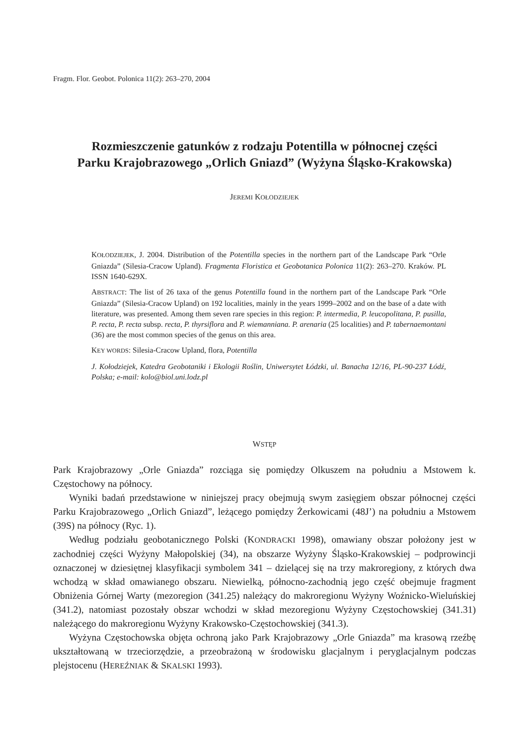Fragm. Flor. Geobot. Polonica 11(2): 263–270, 2004
Rozmieszczenie gatunków z rodzaju Potentilla w północnej części
Parku Krajobrazowego „Orlich Gniazd” (Wyżyna Śląsko-Krakowska)
JEREMI KOŁODZIEJEK
KOŁODZIEJEK, J. 2004. Distribution of the Potentilla species in the northern part of the Landscape Park “Orle Gniazda” (Silesia-Cracow Upland). Fragmenta Floristica et Geobotanica Polonica 11(2): 263–270. Kraków. PL ISSN 1640-629X.
ABSTRACT: The list of 26 taxa of the genus Potentilla found in the northern part of the Landscape Park “Orle Gniazda” (Silesia-Cracow Upland) on 192 localities, mainly in the years 1999–2002 and on the base of a date with literature, was presented. Among them seven rare species in this region: P. intermedia, P. leucopolitana, P. pusilla, P. recta, P. recta subsp. recta, P. thyrsiflora and P. wiemanniana. P. arenaria (25 localities) and P. tabernaemontani (36) are the most common species of the genus on this area.
KEY WORDS: Silesia-Cracow Upland, flora, Potentilla
J. Kołodziejek, Katedra Geobotaniki i Ekologii Roślin, Uniwersytet Łódzki, ul. Banacha 12/16, PL-90-237 Łódź, Polska; e-mail: kolo@biol.uni.lodz.pl
WSTĘP
Park Krajobrazowy „Orle Gniazda” rozciąga się pomiędzy Olkuszem na południu a Mstowem k. Częstochowy na północy.
Wyniki badań przedstawione w niniejszej pracy obejmują swym zasięgiem obszar północnej części Parku Krajobrazowego „Orlich Gniazd”, leżącego pomiędzy Żerkowicami (48J’) na południu a Mstowem (39S) na północy (Ryc. 1).
Według podziału geobotanicznego Polski (KONDRACKI 1998), omawiany obszar położony jest w zachodniej części Wyżyny Małopolskiej (34), na obszarze Wyżyny Śląsko-Krakowskiej – podprowincji oznaczonej w dziesiętnej klasyfikacji symbolem 341 – dzielącej się na trzy makroregiony, z których dwa wchodzą w skład omawianego obszaru. Niewielką, północno-zachodnią jego część obejmuje fragment Obniżenia Górnej Warty (mezoregion (341.25) należący do makroregionu Wyżyny Woźnicko-Wieluńskiej (341.2), natomiast pozostały obszar wchodzi w skład mezoregionu Wyżyny Częstochowskiej (341.31) należącego do makroregionu Wyżyny Krakowsko-Częstochowskiej (341.3).
Wyżyna Częstochowska objęta ochroną jako Park Krajobrazowy „Orle Gniazda” ma krasową rzeźbę ukształtowaną w trzeciorzędzie, a przeobrażoną w środowisku glacjalnym i peryglacjalnym podczas plejstocenu (HEREŹNIAK & SKALSKI 1993).